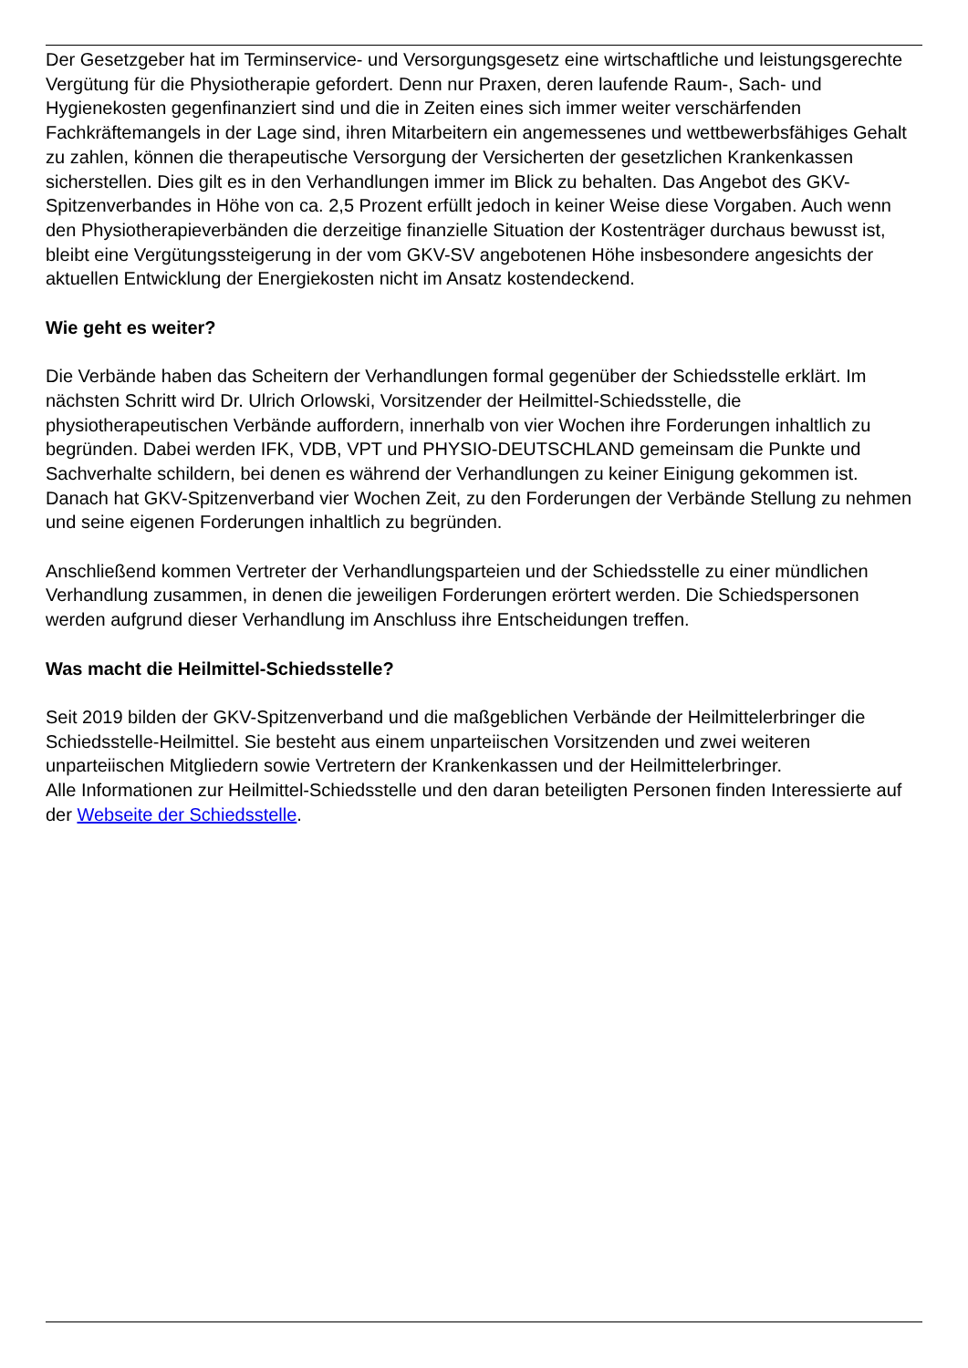Der Gesetzgeber hat im Terminservice- und Versorgungsgesetz eine wirtschaftliche und leistungsgerechte Vergütung für die Physiotherapie gefordert. Denn nur Praxen, deren laufende Raum-, Sach- und Hygienekosten gegenfinanziert sind und die in Zeiten eines sich immer weiter verschärfenden Fachkräftemangels in der Lage sind, ihren Mitarbeitern ein angemessenes und wettbewerbsfähiges Gehalt zu zahlen, können die therapeutische Versorgung der Versicherten der gesetzlichen Krankenkassen sicherstellen. Dies gilt es in den Verhandlungen immer im Blick zu behalten. Das Angebot des GKV-Spitzenverbandes in Höhe von ca. 2,5 Prozent erfüllt jedoch in keiner Weise diese Vorgaben. Auch wenn den Physiotherapieverbänden die derzeitige finanzielle Situation der Kostenträger durchaus bewusst ist, bleibt eine Vergütungssteigerung in der vom GKV-SV angebotenen Höhe insbesondere angesichts der aktuellen Entwicklung der Energiekosten nicht im Ansatz kostendeckend.
Wie geht es weiter?
Die Verbände haben das Scheitern der Verhandlungen formal gegenüber der Schiedsstelle erklärt. Im nächsten Schritt wird Dr. Ulrich Orlowski, Vorsitzender der Heilmittel-Schiedsstelle, die physiotherapeutischen Verbände auffordern, innerhalb von vier Wochen ihre Forderungen inhaltlich zu begründen. Dabei werden IFK, VDB, VPT und PHYSIO-DEUTSCHLAND gemeinsam die Punkte und Sachverhalte schildern, bei denen es während der Verhandlungen zu keiner Einigung gekommen ist. Danach hat GKV-Spitzenverband vier Wochen Zeit, zu den Forderungen der Verbände Stellung zu nehmen und seine eigenen Forderungen inhaltlich zu begründen.
Anschließend kommen Vertreter der Verhandlungsparteien und der Schiedsstelle zu einer mündlichen Verhandlung zusammen, in denen die jeweiligen Forderungen erörtert werden. Die Schiedspersonen werden aufgrund dieser Verhandlung im Anschluss ihre Entscheidungen treffen.
Was macht die Heilmittel-Schiedsstelle?
Seit 2019 bilden der GKV-Spitzenverband und die maßgeblichen Verbände der Heilmittelerbringer die Schiedsstelle-Heilmittel. Sie besteht aus einem unparteiischen Vorsitzenden und zwei weiteren unparteiischen Mitgliedern sowie Vertretern der Krankenkassen und der Heilmittelerbringer.
Alle Informationen zur Heilmittel-Schiedsstelle und den daran beteiligten Personen finden Interessierte auf der Webseite der Schiedsstelle.